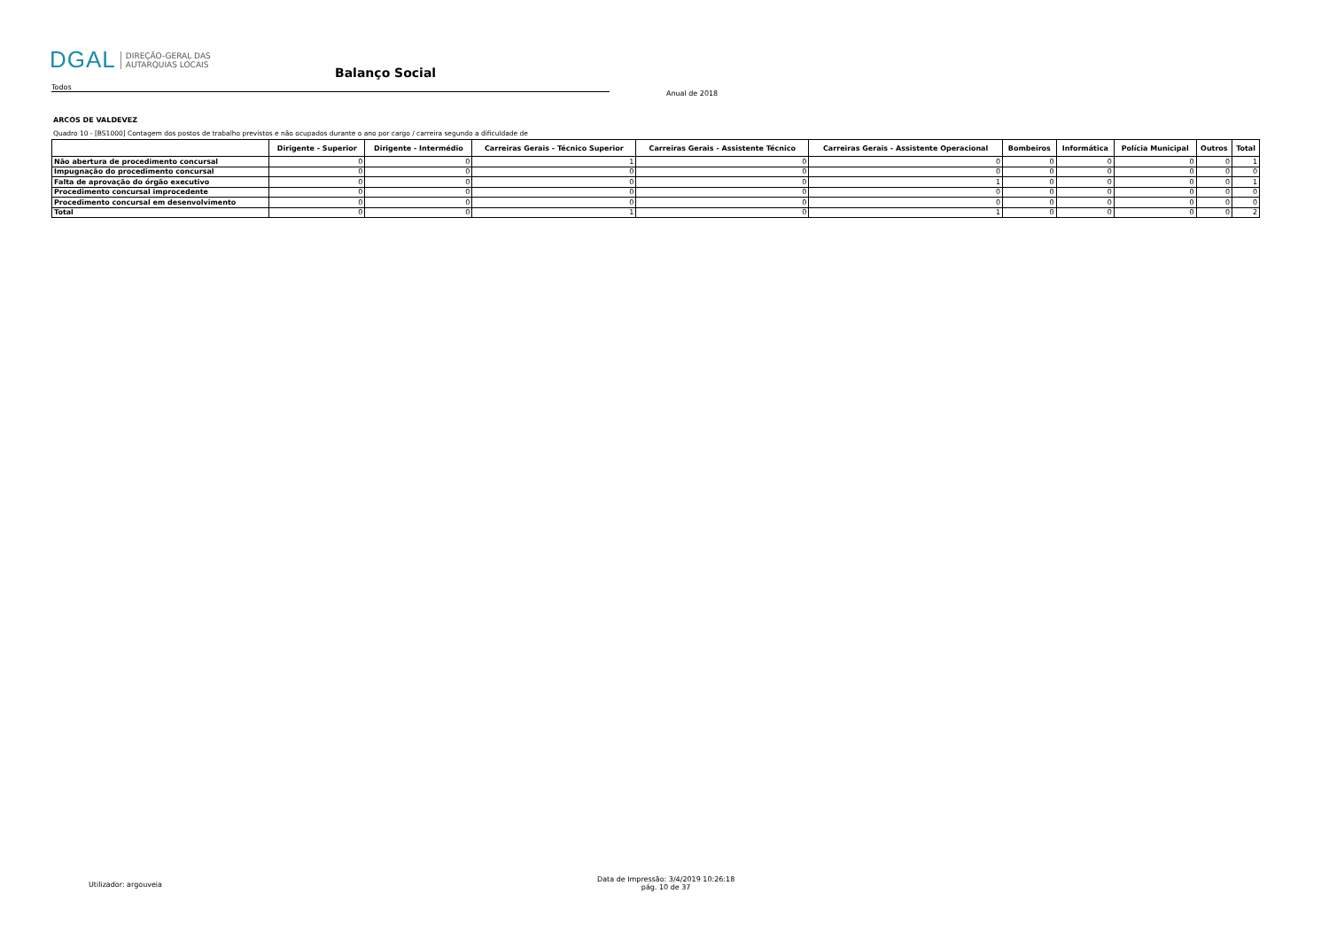DGAL DIREÇÃO-GERAL DAS
AUTARQUIAS LOCAIS
Balanço Social
Todos
Anual de 2018
ARCOS DE VALDEVEZ
Quadro 10 - [BS1000] Contagem dos postos de trabalho previstos e não ocupados durante o ano por cargo / carreira segundo a dificuldade de
| | Dirigente - Superior | Dirigente - Intermédio | Carreiras Gerais - Técnico Superior | Carreiras Gerais - Assistente Técnico | Carreiras Gerais - Assistente Operacional | Bombeiros | Informática | Polícia Municipal | Outros | Total |
| --- | --- | --- | --- | --- | --- | --- | --- | --- | --- | --- |
| Não abertura de procedimento concursal | 0 | 0 | 1 | 0 | 0 | 0 | 0 | 0 | 0 | 1 |
| Impugnação do procedimento concursal | 0 | 0 | 0 | 0 | 0 | 0 | 0 | 0 | 0 | 0 |
| Falta de aprovação do órgão executivo | 0 | 0 | 0 | 0 | 1 | 0 | 0 | 0 | 0 | 1 |
| Procedimento concursal improcedente | 0 | 0 | 0 | 0 | 0 | 0 | 0 | 0 | 0 | 0 |
| Procedimento concursal em desenvolvimento | 0 | 0 | 0 | 0 | 0 | 0 | 0 | 0 | 0 | 0 |
| Total | 0 | 0 | 1 | 0 | 1 | 0 | 0 | 0 | 0 | 2 |
Utilizador: argouveia
Data de Impressão: 3/4/2019 10:26:18
pág. 10 de 37